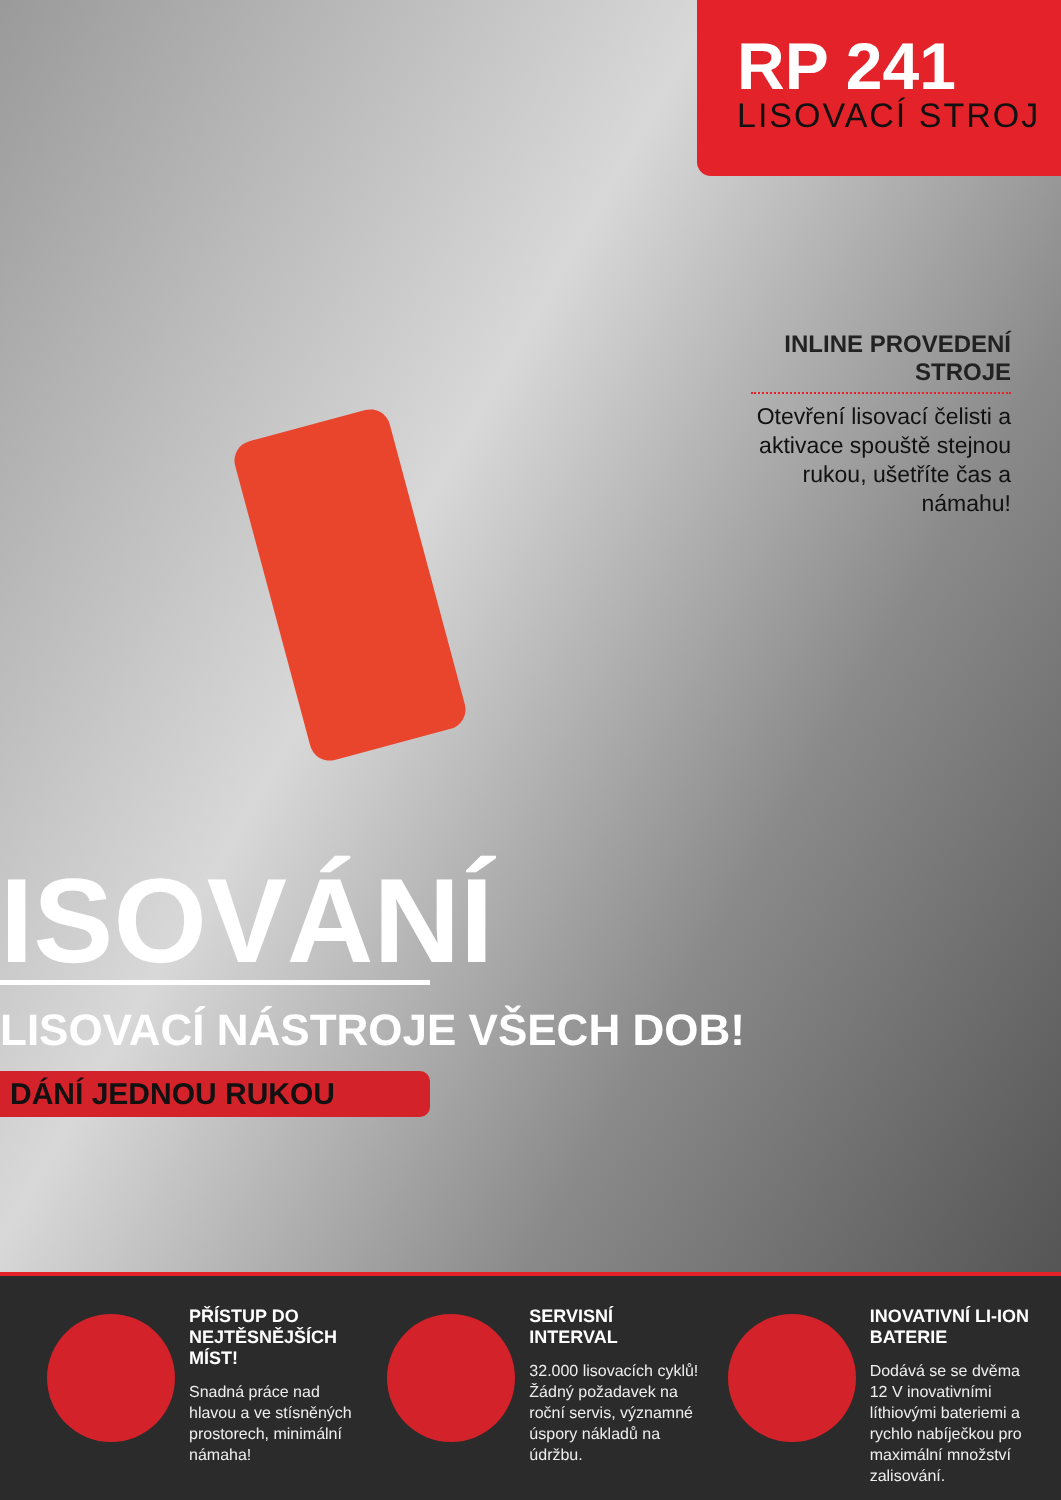RP 241
LISOVACÍ STROJ
INLINE PROVEDENÍ STROJE
Otevření lisovací čelisti a aktivace spouště stejnou rukou, ušetříte čas a námahu!
ISOVÁNÍ
LISOVACÍ NÁSTROJE VŠECH DOB!
DÁNÍ JEDNOU RUKOU
PŘÍSTUP DO NEJTĚSNĚJŠÍCH MÍST!
Snadná práce nad hlavou a ve stísněných prostorech, minimální námaha!
SERVISNÍ INTERVAL
32.000 lisovacích cyklů! Žádný požadavek na roční servis, významné úspory nákladů na údržbu.
INOVATIVNÍ LI-ION BATERIE
Dodává se se dvěma 12 V inovativními líthiovými bateriemi a rychlo nabíječkou pro maximální množství zalisování.